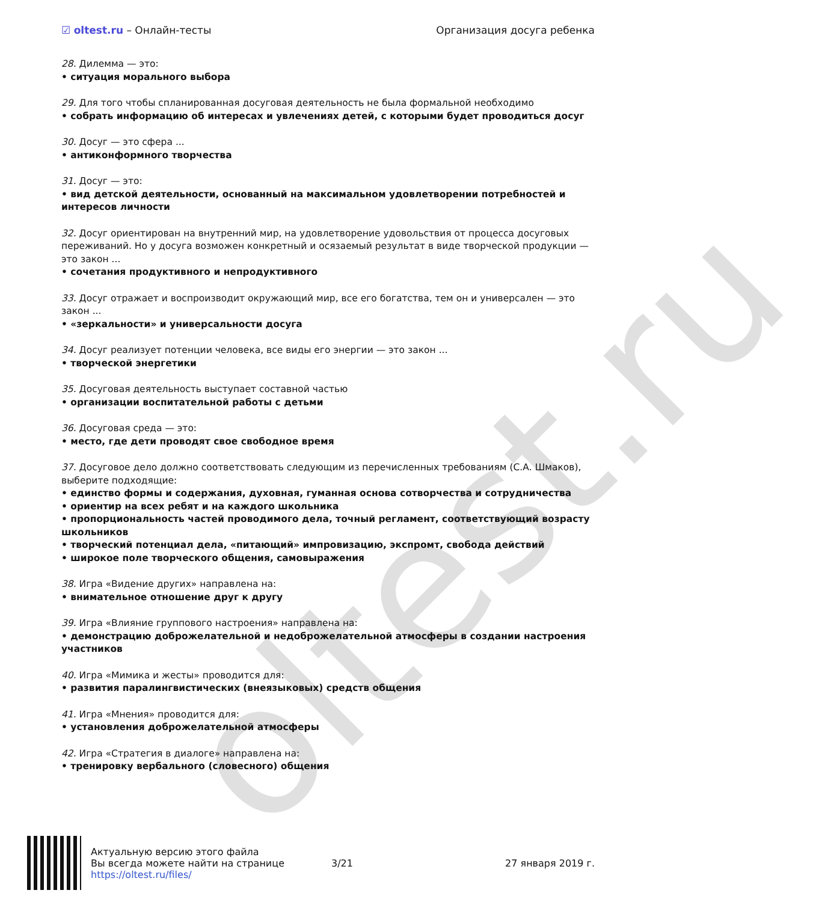oltest.ru
☑ oltest.ru – Онлайн-тесты Организация досуга ребенка
28. Дилемма — это:
• ситуация морального выбора
29. Для того чтобы спланированная досуговая деятельность не была формальной необходимо
• собрать информацию об интересах и увлечениях детей, с которыми будет проводиться досуг
30. Досуг — это сфера ...
• антиконформного творчества
31. Досуг — это:
• вид детской деятельности, основанный на максимальном удовлетворении потребностей и интересов личности
32. Досуг ориентирован на внутренний мир, на удовлетворение удовольствия от процесса досуговых переживаний. Но у досуга возможен конкретный и осязаемый результат в виде творческой продукции — это закон ...
• сочетания продуктивного и непродуктивного
33. Досуг отражает и воспроизводит окружающий мир, все его богатства, тем он и универсален — это закон ...
• «зеркальности» и универсальности досуга
34. Досуг реализует потенции человека, все виды его энергии — это закон ...
• творческой энергетики
35. Досуговая деятельность выступает составной частью
• организации воспитательной работы с детьми
36. Досуговая среда — это:
• место, где дети проводят свое свободное время
37. Досуговое дело должно соответствовать следующим из перечисленных требованиям (С.А. Шмаков), выберите подходящие:
• единство формы и содержания, духовная, гуманная основа сотворчества и сотрудничества
• ориентир на всех ребят и на каждого школьника
• пропорциональность частей проводимого дела, точный регламент, соответствующий возрасту школьников
• творческий потенциал дела, «питающий» импровизацию, экспромт, свобода действий
• широкое поле творческого общения, самовыражения
38. Игра «Видение других» направлена на:
• внимательное отношение друг к другу
39. Игра «Влияние группового настроения» направлена на:
• демонстрацию доброжелательной и недоброжелательной атмосферы в создании настроения участников
40. Игра «Мимика и жесты» проводится для:
• развития паралингвистических (внеязыковых) средств общения
41. Игра «Мнения» проводится для:
• установления доброжелательной атмосферы
42. Игра «Стратегия в диалоге» направлена на:
• тренировку вербального (словесного) общения
Актуальную версию этого файла
Вы всегда можете найти на странице
https://oltest.ru/files/
3/21 27 января 2019 г.